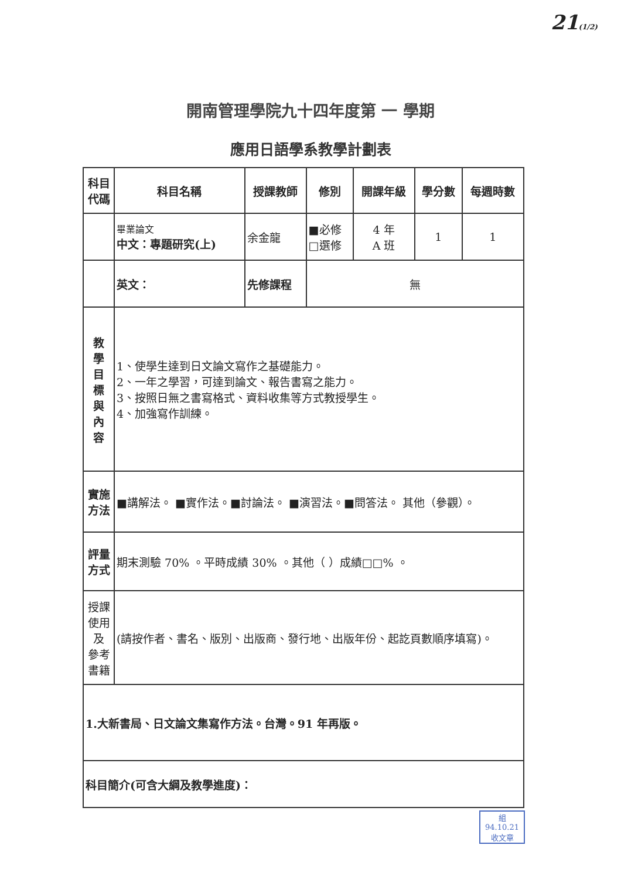21(1/2)
開南管理學院九十四年度第 一 學期
應用日語學系教學計劃表
| 科目 代碼 | 科目名稱 | 授課教師 | 修別 | 開課年級 | 學分數 | 每週時數 |
| --- | --- | --- | --- | --- | --- | --- |
| | 畢業論文 中文：專題研究(上) | 余金龍 | ■必修 □選修 | 4 年 A 班 | 1 | 1 |
| | 英文： | 先修課程 | 無 | | | |
| 教 學 目 標 與 內 容 | 1、使學生達到日文論文寫作之基礎能力。 2、一年之學習，可達到論文、報告書寫之能力。 3、按照日無之書寫格式、資料收集等方式教授學生。 4、加強寫作訓練。 | | | | | |
| 實施 方法 | ■講解法。 ■實作法。■討論法。 ■演習法。■問答法。 其他（參觀）。 | | | | | |
| 評量 方式 | 期末測驗 70% 。平時成績 30% 。其他（ ）成績□□% 。 | | | | | |
| 授課 使用 及 參考 書籍 | (請按作者、書名、版別、出版商、發行地、出版年份、起訖頁數順序填寫)。 | | | | | |
| 1.大新書局、日文論文集寫作方法。台灣。91 年再版。 | | | | | | |
| 科目簡介(可含大綱及教學進度)： | | | | | | |
組
94.10.21
收文章